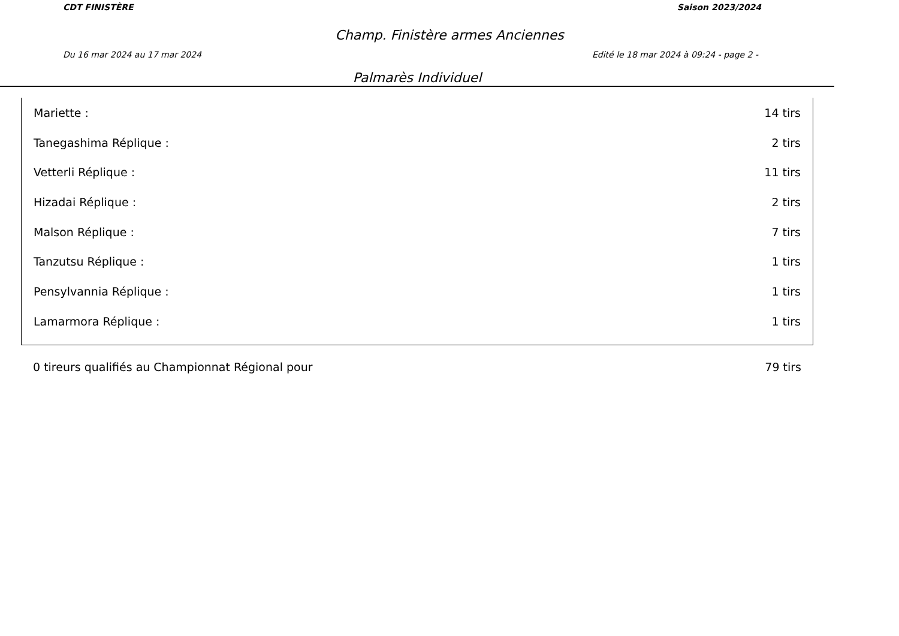CDT FINISTÈRE Saison 2023/2024
Champ. Finistère armes Anciennes
Du 16 mar 2024 au 17 mar 2024 Edité le 18 mar 2024 à 09:24 - page 2 -
Palmarès Individuel
| Mariette : | 14 tirs |
| Tanegashima Réplique : | 2 tirs |
| Vetterli Réplique : | 11 tirs |
| Hizadai Réplique : | 2 tirs |
| Malson Réplique : | 7 tirs |
| Tanzutsu Réplique : | 1 tirs |
| Pensylvannia Réplique : | 1 tirs |
| Lamarmora Réplique : | 1 tirs |
| 0 tireurs qualifiés au Championnat Régional pour | 79 tirs |